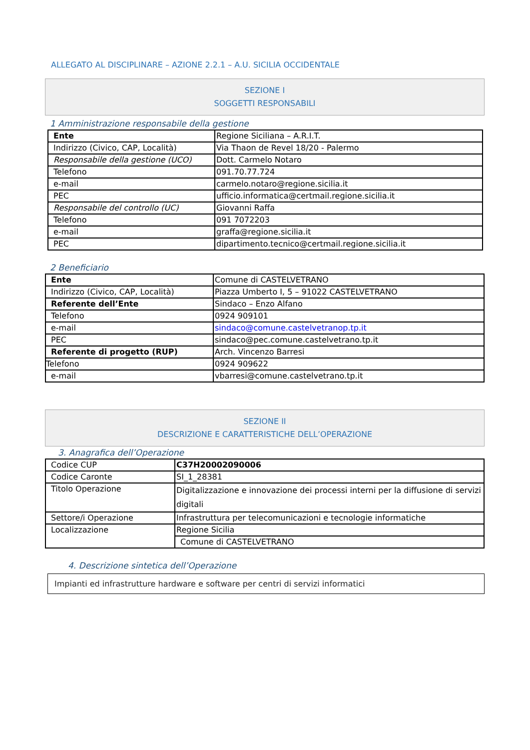ALLEGATO AL DISCIPLINARE – AZIONE 2.2.1 – A.U. SICILIA OCCIDENTALE
SEZIONE I
SOGGETTI RESPONSABILI
1 Amministrazione responsabile della gestione
| Ente | Regione Siciliana – A.R.I.T. |
| Indirizzo (Civico, CAP, Località) | Via Thaon de Revel 18/20 - Palermo |
| Responsabile della gestione (UCO) | Dott. Carmelo Notaro |
| Telefono | 091.70.77.724 |
| e-mail | carmelo.notaro@regione.sicilia.it |
| PEC | ufficio.informatica@certmail.regione.sicilia.it |
| Responsabile del controllo (UC) | Giovanni Raffa |
| Telefono | 091 7072203 |
| e-mail | graffa@regione.sicilia.it |
| PEC | dipartimento.tecnico@certmail.regione.sicilia.it |
2 Beneficiario
| Ente | Comune di CASTELVETRANO |
| Indirizzo (Civico, CAP, Località) | Piazza Umberto I, 5 – 91022 CASTELVETRANO |
| Referente dell’Ente | Sindaco – Enzo Alfano |
| Telefono | 0924 909101 |
| e-mail | sindaco@comune.castelvetranop.tp.it |
| PEC | sindaco@pec.comune.castelvetrano.tp.it |
| Referente di progetto (RUP) | Arch. Vincenzo Barresi |
| Telefono | 0924 909622 |
| e-mail | vbarresi@comune.castelvetrano.tp.it |
SEZIONE II
DESCRIZIONE E CARATTERISTICHE DELL’OPERAZIONE
3. Anagrafica dell’Operazione
| Codice CUP | C37H20002090006 |
| Codice Caronte | SI_1_28381 |
| Titolo Operazione | Digitalizzazione e innovazione dei processi interni per la diffusione di servizi digitali |
| Settore/i Operazione | Infrastruttura per telecomunicazioni e tecnologie informatiche |
| Localizzazione | Regione Sicilia |
| | Comune di CASTELVETRANO |
4. Descrizione sintetica dell’Operazione
Impianti ed infrastrutture hardware e software per centri di servizi informatici